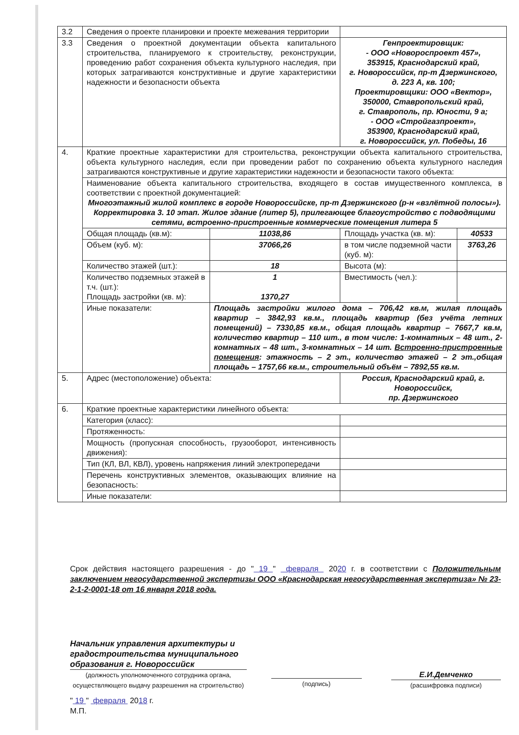| 3.2 | Сведения о проекте планировки и проекте межевания территории | | | |
| 3.3 | Сведения о проектной документации объекта капитального строительства, планируемого к строительству, реконструкции, проведению работ сохранения объекта культурного наследия, при которых затрагиваются конструктивные и другие характеристики надежности и безопасности объекта | | Генпроектировщик: - ООО «Новороспроект 457», 353915, Краснодарский край, г. Новороссийск, пр-т Дзержинского, д. 223 А, кв. 100; Проектировщики: ООО «Вектор», 350000, Ставропольский край, г. Ставрополь, пр. Юности, 9 а; - ООО «Стройгазпроект», 353900, Краснодарский край, г. Новороссийск, ул. Победы, 16 | |
| 4. | Краткие проектные характеристики для строительства, реконструкции объекта капитального строительства, объекта культурного наследия, если при проведении работ по сохранению объекта культурного наследия затрагиваются конструктивные и другие характеристики надежности и безопасности такого объекта: | | | |
| | Наименование объекта капитального строительства, входящего в состав имущественного комплекса, в соответствии с проектной документацией: Многоэтажный жилой комплекс в городе Новороссийске, пр-т Дзержинского (р-н «взлётной полосы»). Корректировка 3. 10 этап. Жилое здание (литер 5), прилегающее благоустройство с подводящими сетями, встроенно-пристроенные коммерческие помещения литера 5 | | | |
| | Общая площадь (кв.м): | 11038,86 | Площадь участка (кв. м): | 40533 |
| | Объем (куб. м): | 37066,26 | в том числе подземной части (куб. м): | 3763,26 |
| | Количество этажей (шт.): | 18 | Высота (м): | |
| | Количество подземных этажей в т.ч. (шт.): Площадь застройки (кв. м): | 1 1370,27 | Вместимость (чел.): | |
| | Иные показатели: | Площадь застройки жилого дома – 706,42 кв.м, жилая площадь квартир – 3842,93 кв.м., площадь квартир (без учёта летних помещений) – 7330,85 кв.м., общая площадь квартир – 7667,7 кв.м, количество квартир – 110 шт., в том числе: 1-комнатных – 48 шт., 2-комнатных – 48 шт., 3-комнатных – 14 шт. Встроенно-пристроенные помещения : этажность – 2 эт., количество этажей – 2 эт.,общая площадь – 1757,66 кв.м., строительный объём – 7892,55 кв.м. | | |
| 5. | Адрес (местоположение) объекта: | | Россия, Краснодарский край, г. Новороссийск, пр. Дзержинского | |
| 6. | Краткие проектные характеристики линейного объекта: | | | |
| | Категория (класс): | | | |
| | Протяженность: | | | |
| | Мощность (пропускная способность, грузооборот, интенсивность движения): | | | |
| | Тип (КЛ, ВЛ, КВЛ), уровень напряжения линий электропередачи | | | |
| | Перечень конструктивных элементов, оказывающих влияние на безопасность: | | | |
| | Иные показатели: | | | |
Срок действия настоящего разрешения - до " 19 " февраля 2020 г. в соответствии с Положительным заключением негосударственной экспертизы ООО «Краснодарская негосударственная экспертиза» № 23-2-1-2-0001-18 от 16 января 2018 года.
Начальник управления архитектуры и градостроительства муниципального образования г. Новороссийск
(должность уполномоченного сотрудника органа, осуществляющего выдачу разрешения на строительство)
(подпись)
Е.И.Демченко
(расшифровка подписи)
" 19 " февраля 2018 г.
М.П.